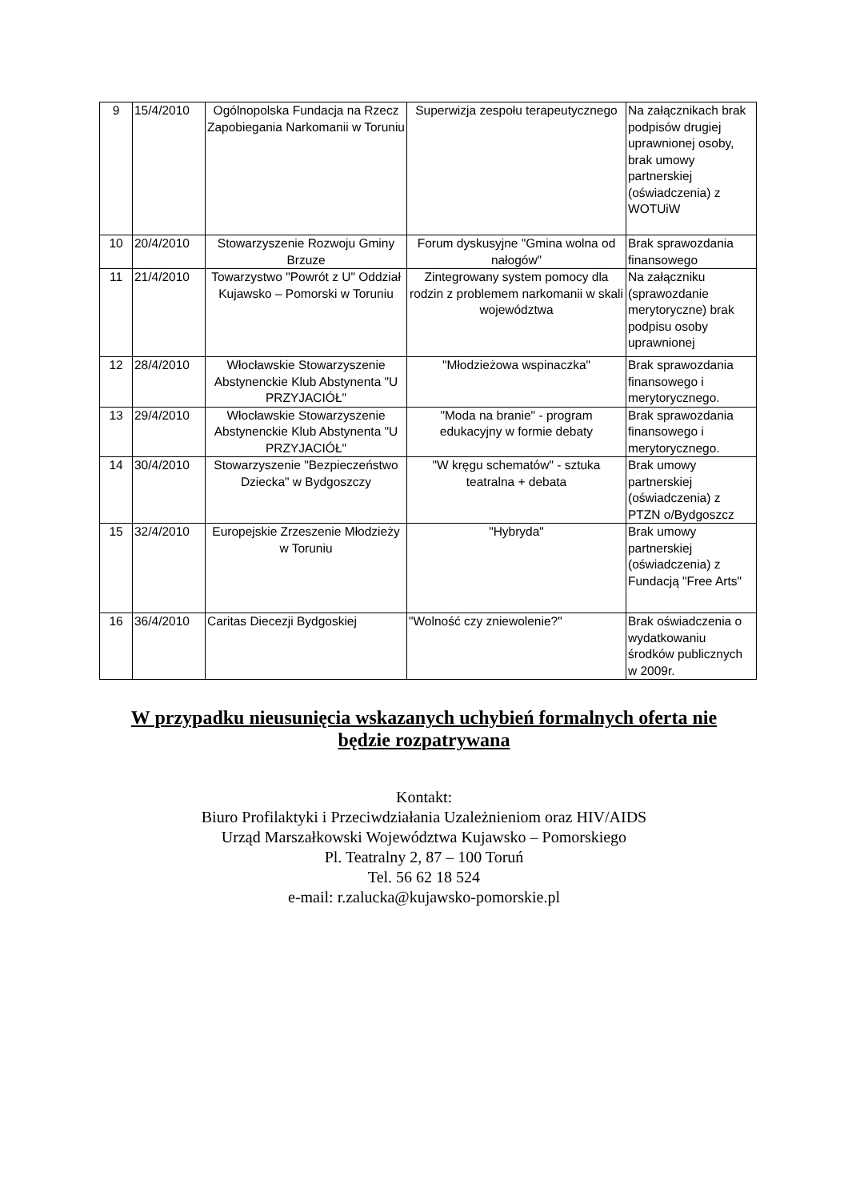| 9 | 15/4/2010 | Ogólnopolska Fundacja na Rzecz Zapobiegania Narkomanii w Toruniu | Superwizja zespołu terapeutycznego | Na załącznikach brak podpisów drugiej uprawnionej osoby, brak umowy partnerskiej (oświadczenia) z WOTUiW |
| 10 | 20/4/2010 | Stowarzyszenie Rozwoju Gminy Brzuze | Forum dyskusyjne "Gmina wolna od nałogów" | Brak sprawozdania finansowego |
| 11 | 21/4/2010 | Towarzystwo "Powrót z U" Oddział Kujawsko – Pomorski w Toruniu | Zintegrowany system pomocy dla rodzin z problemem narkomanii w skali województwa | Na załączniku (sprawozdanie merytoryczne) brak podpisu osoby uprawnionej |
| 12 | 28/4/2010 | Włocławskie Stowarzyszenie Abstynenckie Klub Abstynenta "U PRZYJACIÓŁ" | "Młodzieżowa wspinaczka" | Brak sprawozdania finansowego i merytorycznego. |
| 13 | 29/4/2010 | Włocławskie Stowarzyszenie Abstynenckie Klub Abstynenta "U PRZYJACIÓŁ" | "Moda na branie" - program edukacyjny w formie debaty | Brak sprawozdania finansowego i merytorycznego. |
| 14 | 30/4/2010 | Stowarzyszenie "Bezpieczeństwo Dziecka" w Bydgoszczy | "W kręgu schematów" - sztuka teatralna + debata | Brak umowy partnerskiej (oświadczenia) z PTZN o/Bydgoszcz |
| 15 | 32/4/2010 | Europejskie Zrzeszenie Młodzieży w Toruniu | "Hybryda" | Brak umowy partnerskiej (oświadczenia) z Fundacją "Free Arts" |
| 16 | 36/4/2010 | Caritas Diecezji Bydgoskiej | "Wolność czy zniewolenie?" | Brak oświadczenia o wydatkowaniu środków publicznych w 2009r. |
W przypadku nieusunięcia wskazanych uchybień formalnych oferta nie
będzie rozpatrywana
Kontakt:
Biuro Profilaktyki i Przeciwdziałania Uzależnieniom oraz HIV/AIDS
Urząd Marszałkowski Województwa Kujawsko – Pomorskiego
Pl. Teatralny 2, 87 – 100 Toruń
Tel. 56 62 18 524
e-mail: r.zalucka@kujawsko-pomorskie.pl